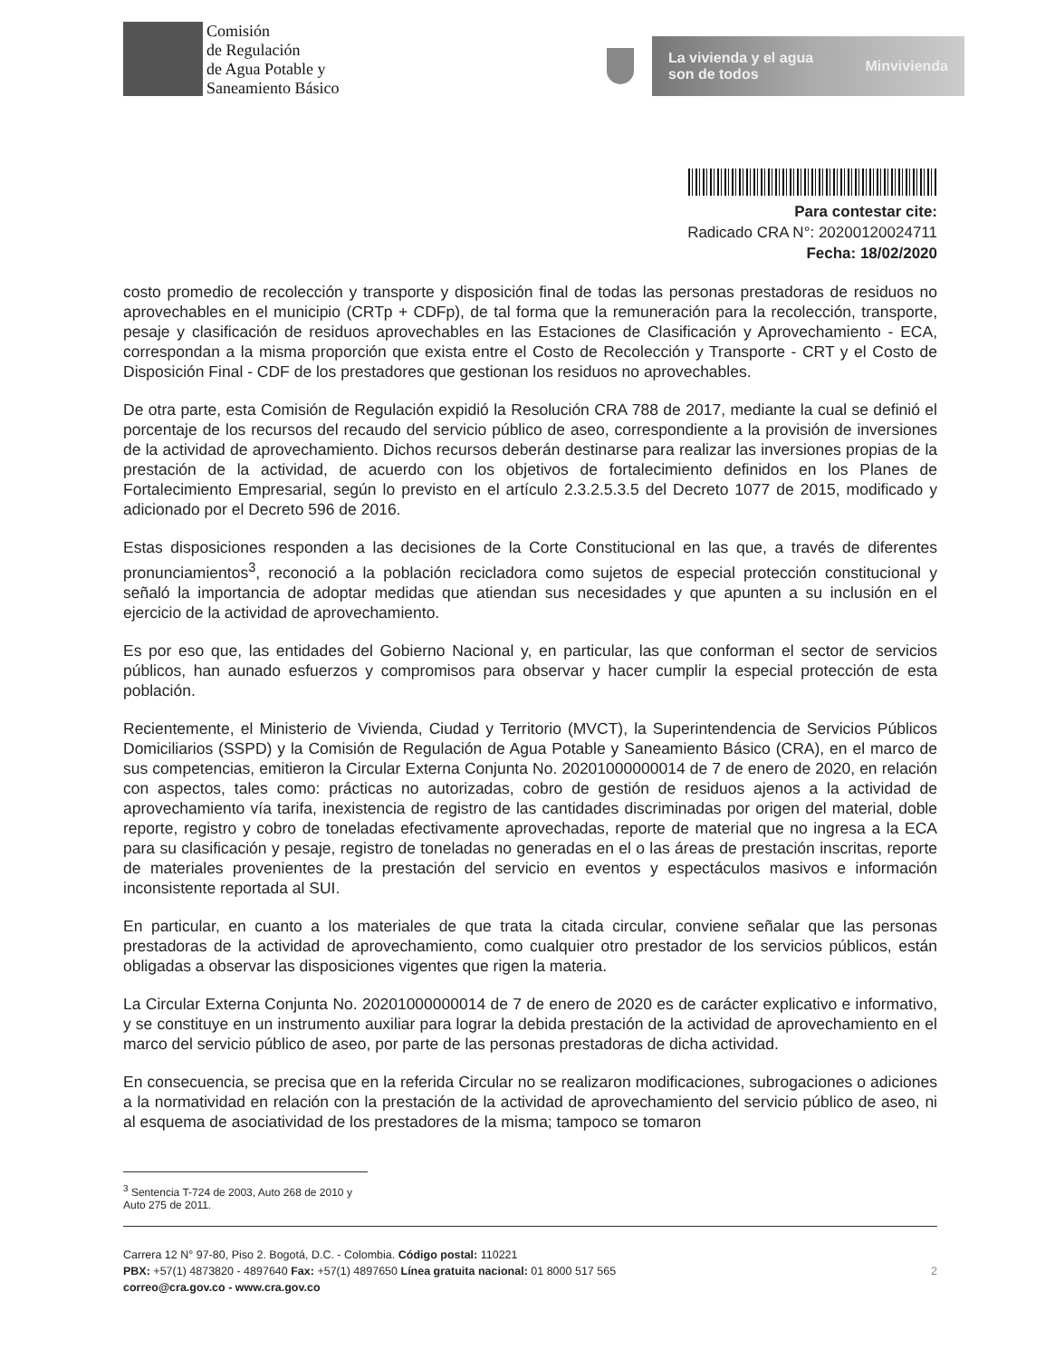Comisión
de Regulación
de Agua Potable y
Saneamiento Básico
La vivienda y el agua
son de todos Minvivienda
Para contestar cite:
Radicado CRA N°: 20200120024711
Fecha: 18/02/2020
costo promedio de recolección y transporte y disposición final de todas las personas prestadoras de residuos no aprovechables en el municipio (CRTp + CDFp), de tal forma que la remuneración para la recolección, transporte, pesaje y clasificación de residuos aprovechables en las Estaciones de Clasificación y Aprovechamiento - ECA, correspondan a la misma proporción que exista entre el Costo de Recolección y Transporte - CRT y el Costo de Disposición Final - CDF de los prestadores que gestionan los residuos no aprovechables.
De otra parte, esta Comisión de Regulación expidió la Resolución CRA 788 de 2017, mediante la cual se definió el porcentaje de los recursos del recaudo del servicio público de aseo, correspondiente a la provisión de inversiones de la actividad de aprovechamiento. Dichos recursos deberán destinarse para realizar las inversiones propias de la prestación de la actividad, de acuerdo con los objetivos de fortalecimiento definidos en los Planes de Fortalecimiento Empresarial, según lo previsto en el artículo 2.3.2.5.3.5 del Decreto 1077 de 2015, modificado y adicionado por el Decreto 596 de 2016.
Estas disposiciones responden a las decisiones de la Corte Constitucional en las que, a través de diferentes pronunciamientos<sup>3</sup>, reconoció a la población recicladora como sujetos de especial protección constitucional y señaló la importancia de adoptar medidas que atiendan sus necesidades y que apunten a su inclusión en el ejercicio de la actividad de aprovechamiento.
Es por eso que, las entidades del Gobierno Nacional y, en particular, las que conforman el sector de servicios públicos, han aunado esfuerzos y compromisos para observar y hacer cumplir la especial protección de esta población.
Recientemente, el Ministerio de Vivienda, Ciudad y Territorio (MVCT), la Superintendencia de Servicios Públicos Domiciliarios (SSPD) y la Comisión de Regulación de Agua Potable y Saneamiento Básico (CRA), en el marco de sus competencias, emitieron la Circular Externa Conjunta No. 20201000000014 de 7 de enero de 2020, en relación con aspectos, tales como: prácticas no autorizadas, cobro de gestión de residuos ajenos a la actividad de aprovechamiento vía tarifa, inexistencia de registro de las cantidades discriminadas por origen del material, doble reporte, registro y cobro de toneladas efectivamente aprovechadas, reporte de material que no ingresa a la ECA para su clasificación y pesaje, registro de toneladas no generadas en el o las áreas de prestación inscritas, reporte de materiales provenientes de la prestación del servicio en eventos y espectáculos masivos e información inconsistente reportada al SUI.
En particular, en cuanto a los materiales de que trata la citada circular, conviene señalar que las personas prestadoras de la actividad de aprovechamiento, como cualquier otro prestador de los servicios públicos, están obligadas a observar las disposiciones vigentes que rigen la materia.
La Circular Externa Conjunta No. 20201000000014 de 7 de enero de 2020 es de carácter explicativo e informativo, y se constituye en un instrumento auxiliar para lograr la debida prestación de la actividad de aprovechamiento en el marco del servicio público de aseo, por parte de las personas prestadoras de dicha actividad.
En consecuencia, se precisa que en la referida Circular no se realizaron modificaciones, subrogaciones o adiciones a la normatividad en relación con la prestación de la actividad de aprovechamiento del servicio público de aseo, ni al esquema de asociatividad de los prestadores de la misma; tampoco se tomaron
<sup>3</sup> Sentencia T-724 de 2003, Auto 268 de 2010 y Auto 275 de 2011.
Carrera 12 N° 97-80, Piso 2. Bogotá, D.C. - Colombia. Código postal: 110221
PBX: +57(1) 4873820 - 4897640 Fax: +57(1) 4897650 Línea gratuita nacional: 01 8000 517 565
correo@cra.gov.co - www.cra.gov.co
2